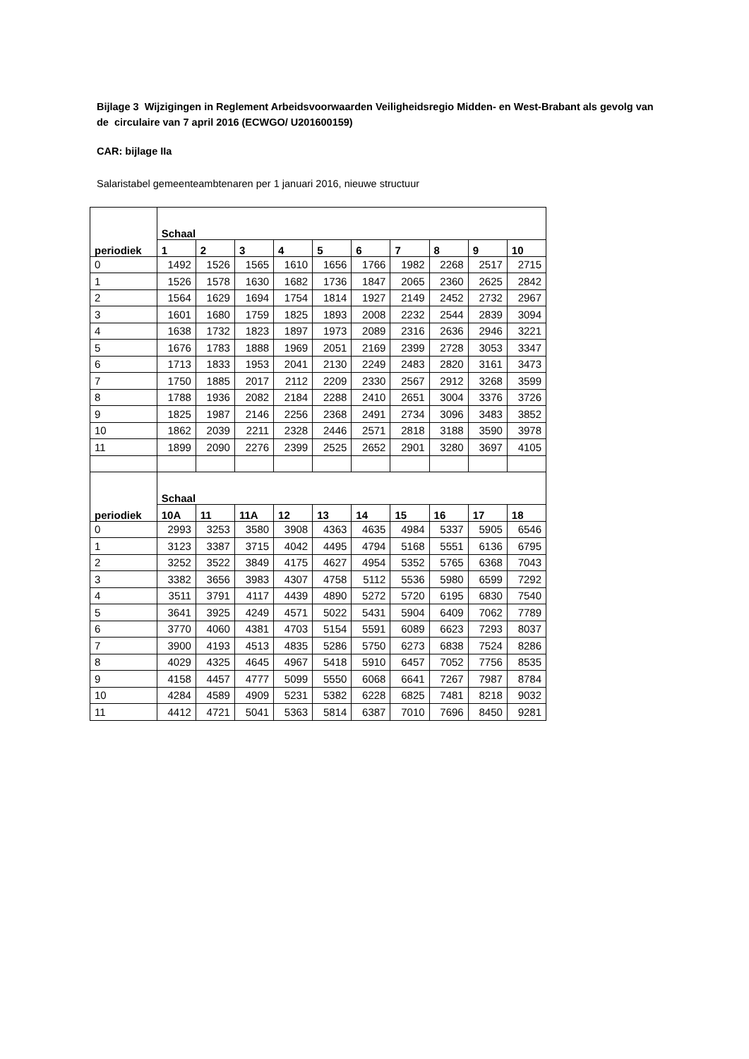Bijlage 3 Wijzigingen in Reglement Arbeidsvoorwaarden Veiligheidsregio Midden- en West-Brabant als gevolg van de circulaire van 7 april 2016 (ECWGO/ U201600159)
CAR: bijlage IIa
Salaristabel gemeenteambtenaren per 1 januari 2016, nieuwe structuur
| periodiek | Schaal | | | | | | | | | |
| --- | --- | --- | --- | --- | --- | --- | --- | --- | --- | --- |
| | 1 | 2 | 3 | 4 | 5 | 6 | 7 | 8 | 9 | 10 |
| 0 | 1492 | 1526 | 1565 | 1610 | 1656 | 1766 | 1982 | 2268 | 2517 | 2715 |
| 1 | 1526 | 1578 | 1630 | 1682 | 1736 | 1847 | 2065 | 2360 | 2625 | 2842 |
| 2 | 1564 | 1629 | 1694 | 1754 | 1814 | 1927 | 2149 | 2452 | 2732 | 2967 |
| 3 | 1601 | 1680 | 1759 | 1825 | 1893 | 2008 | 2232 | 2544 | 2839 | 3094 |
| 4 | 1638 | 1732 | 1823 | 1897 | 1973 | 2089 | 2316 | 2636 | 2946 | 3221 |
| 5 | 1676 | 1783 | 1888 | 1969 | 2051 | 2169 | 2399 | 2728 | 3053 | 3347 |
| 6 | 1713 | 1833 | 1953 | 2041 | 2130 | 2249 | 2483 | 2820 | 3161 | 3473 |
| 7 | 1750 | 1885 | 2017 | 2112 | 2209 | 2330 | 2567 | 2912 | 3268 | 3599 |
| 8 | 1788 | 1936 | 2082 | 2184 | 2288 | 2410 | 2651 | 3004 | 3376 | 3726 |
| 9 | 1825 | 1987 | 2146 | 2256 | 2368 | 2491 | 2734 | 3096 | 3483 | 3852 |
| 10 | 1862 | 2039 | 2211 | 2328 | 2446 | 2571 | 2818 | 3188 | 3590 | 3978 |
| 11 | 1899 | 2090 | 2276 | 2399 | 2525 | 2652 | 2901 | 3280 | 3697 | 4105 |
| periodiek | Schaal | | | | | | | | | |
| | 10A | 11 | 11A | 12 | 13 | 14 | 15 | 16 | 17 | 18 |
| 0 | 2993 | 3253 | 3580 | 3908 | 4363 | 4635 | 4984 | 5337 | 5905 | 6546 |
| 1 | 3123 | 3387 | 3715 | 4042 | 4495 | 4794 | 5168 | 5551 | 6136 | 6795 |
| 2 | 3252 | 3522 | 3849 | 4175 | 4627 | 4954 | 5352 | 5765 | 6368 | 7043 |
| 3 | 3382 | 3656 | 3983 | 4307 | 4758 | 5112 | 5536 | 5980 | 6599 | 7292 |
| 4 | 3511 | 3791 | 4117 | 4439 | 4890 | 5272 | 5720 | 6195 | 6830 | 7540 |
| 5 | 3641 | 3925 | 4249 | 4571 | 5022 | 5431 | 5904 | 6409 | 7062 | 7789 |
| 6 | 3770 | 4060 | 4381 | 4703 | 5154 | 5591 | 6089 | 6623 | 7293 | 8037 |
| 7 | 3900 | 4193 | 4513 | 4835 | 5286 | 5750 | 6273 | 6838 | 7524 | 8286 |
| 8 | 4029 | 4325 | 4645 | 4967 | 5418 | 5910 | 6457 | 7052 | 7756 | 8535 |
| 9 | 4158 | 4457 | 4777 | 5099 | 5550 | 6068 | 6641 | 7267 | 7987 | 8784 |
| 10 | 4284 | 4589 | 4909 | 5231 | 5382 | 6228 | 6825 | 7481 | 8218 | 9032 |
| 11 | 4412 | 4721 | 5041 | 5363 | 5814 | 6387 | 7010 | 7696 | 8450 | 9281 |